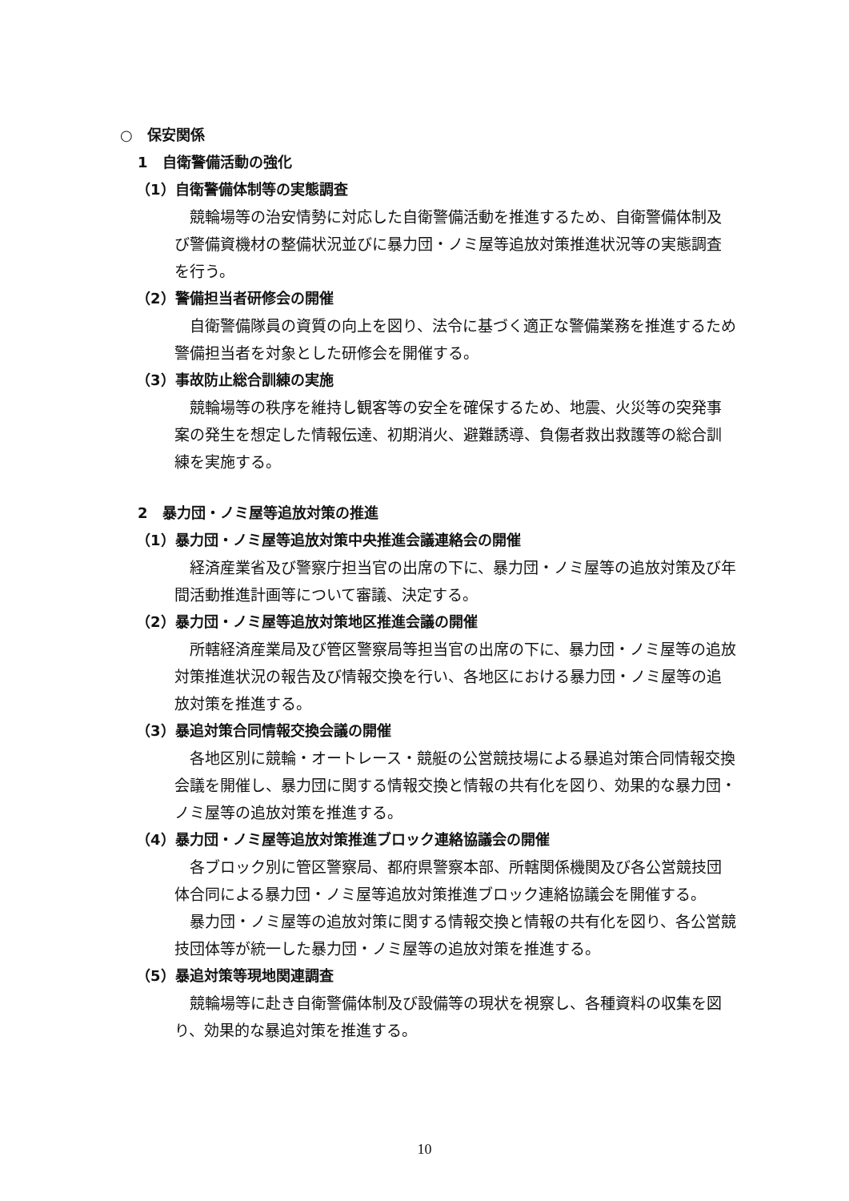○　保安関係
1　自衛警備活動の強化
（1）自衛警備体制等の実態調査
競輪場等の治安情勢に対応した自衛警備活動を推進するため、自衛警備体制及び警備資機材の整備状況並びに暴力団・ノミ屋等追放対策推進状況等の実態調査を行う。
（2）警備担当者研修会の開催
自衛警備隊員の資質の向上を図り、法令に基づく適正な警備業務を推進するため警備担当者を対象とした研修会を開催する。
（3）事故防止総合訓練の実施
競輪場等の秩序を維持し観客等の安全を確保するため、地震、火災等の突発事案の発生を想定した情報伝達、初期消火、避難誘導、負傷者救出救護等の総合訓練を実施する。
2　暴力団・ノミ屋等追放対策の推進
（1）暴力団・ノミ屋等追放対策中央推進会議連絡会の開催
経済産業省及び警察庁担当官の出席の下に、暴力団・ノミ屋等の追放対策及び年間活動推進計画等について審議、決定する。
（2）暴力団・ノミ屋等追放対策地区推進会議の開催
所轄経済産業局及び管区警察局等担当官の出席の下に、暴力団・ノミ屋等の追放対策推進状況の報告及び情報交換を行い、各地区における暴力団・ノミ屋等の追放対策を推進する。
（3）暴追対策合同情報交換会議の開催
各地区別に競輪・オートレース・競艇の公営競技場による暴追対策合同情報交換会議を開催し、暴力団に関する情報交換と情報の共有化を図り、効果的な暴力団・ノミ屋等の追放対策を推進する。
（4）暴力団・ノミ屋等追放対策推進ブロック連絡協議会の開催
各ブロック別に管区警察局、都府県警察本部、所轄関係機関及び各公営競技団体合同による暴力団・ノミ屋等追放対策推進ブロック連絡協議会を開催する。
暴力団・ノミ屋等の追放対策に関する情報交換と情報の共有化を図り、各公営競技団体等が統一した暴力団・ノミ屋等の追放対策を推進する。
（5）暴追対策等現地関連調査
競輪場等に赴き自衛警備体制及び設備等の現状を視察し、各種資料の収集を図り、効果的な暴追対策を推進する。
10